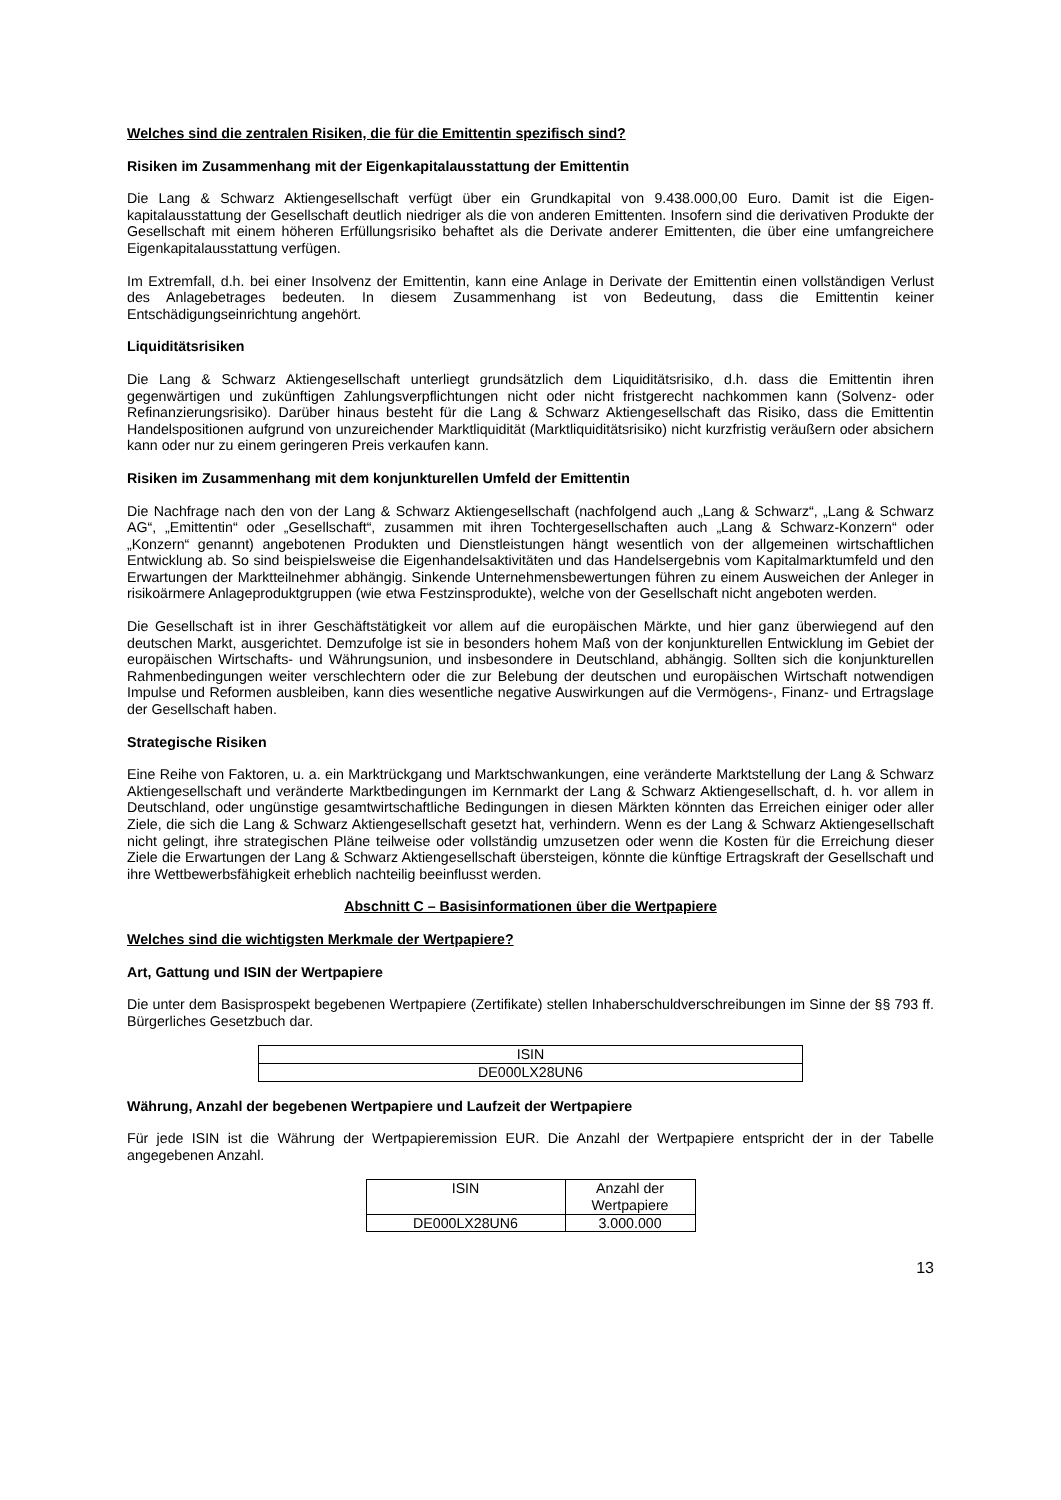Welches sind die zentralen Risiken, die für die Emittentin spezifisch sind?
Risiken im Zusammenhang mit der Eigenkapitalausstattung der Emittentin
Die Lang & Schwarz Aktiengesellschaft verfügt über ein Grundkapital von 9.438.000,00 Euro. Damit ist die Eigen-kapitalausstattung der Gesellschaft deutlich niedriger als die von anderen Emittenten. Insofern sind die derivativen Produkte der Gesellschaft mit einem höheren Erfüllungsrisiko behaftet als die Derivate anderer Emittenten, die über eine umfangreichere Eigenkapitalausstattung verfügen.
Im Extremfall, d.h. bei einer Insolvenz der Emittentin, kann eine Anlage in Derivate der Emittentin einen vollständigen Verlust des Anlagebetrages bedeuten. In diesem Zusammenhang ist von Bedeutung, dass die Emittentin keiner Entschädigungseinrichtung angehört.
Liquiditätsrisiken
Die Lang & Schwarz Aktiengesellschaft unterliegt grundsätzlich dem Liquiditätsrisiko, d.h. dass die Emittentin ihren gegenwärtigen und zukünftigen Zahlungsverpflichtungen nicht oder nicht fristgerecht nachkommen kann (Solvenz- oder Refinanzierungsrisiko). Darüber hinaus besteht für die Lang & Schwarz Aktiengesellschaft das Risiko, dass die Emittentin Handelspositionen aufgrund von unzureichender Marktliquidität (Marktliquiditätsrisiko) nicht kurzfristig veräußern oder absichern kann oder nur zu einem geringeren Preis verkaufen kann.
Risiken im Zusammenhang mit dem konjunkturellen Umfeld der Emittentin
Die Nachfrage nach den von der Lang & Schwarz Aktiengesellschaft (nachfolgend auch „Lang & Schwarz“, „Lang & Schwarz AG“, „Emittentin“ oder „Gesellschaft“, zusammen mit ihren Tochtergesellschaften auch „Lang & Schwarz-Konzern“ oder „Konzern“ genannt) angebotenen Produkten und Dienstleistungen hängt wesentlich von der allgemeinen wirtschaftlichen Entwicklung ab. So sind beispielsweise die Eigenhandelsaktivitäten und das Handelsergebnis vom Kapitalmarktumfeld und den Erwartungen der Marktteilnehmer abhängig. Sinkende Unternehmensbewertungen führen zu einem Ausweichen der Anleger in risikoärmere Anlageproduktgruppen (wie etwa Festzinsprodukte), welche von der Gesellschaft nicht angeboten werden.
Die Gesellschaft ist in ihrer Geschäftstätigkeit vor allem auf die europäischen Märkte, und hier ganz überwiegend auf den deutschen Markt, ausgerichtet. Demzufolge ist sie in besonders hohem Maß von der konjunkturellen Entwicklung im Gebiet der europäischen Wirtschafts- und Währungsunion, und insbesondere in Deutschland, abhängig. Sollten sich die konjunkturellen Rahmenbedingungen weiter verschlechtern oder die zur Belebung der deutschen und europäischen Wirtschaft notwendigen Impulse und Reformen ausbleiben, kann dies wesentliche negative Auswirkungen auf die Vermögens-, Finanz- und Ertragslage der Gesellschaft haben.
Strategische Risiken
Eine Reihe von Faktoren, u. a. ein Marktrückgang und Marktschwankungen, eine veränderte Marktstellung der Lang & Schwarz Aktiengesellschaft und veränderte Marktbedingungen im Kernmarkt der Lang & Schwarz Aktiengesellschaft, d. h. vor allem in Deutschland, oder ungünstige gesamtwirtschaftliche Bedingungen in diesen Märkten könnten das Erreichen einiger oder aller Ziele, die sich die Lang & Schwarz Aktiengesellschaft gesetzt hat, verhindern. Wenn es der Lang & Schwarz Aktiengesellschaft nicht gelingt, ihre strategischen Pläne teilweise oder vollständig umzusetzen oder wenn die Kosten für die Erreichung dieser Ziele die Erwartungen der Lang & Schwarz Aktiengesellschaft übersteigen, könnte die künftige Ertragskraft der Gesellschaft und ihre Wettbewerbsfähigkeit erheblich nachteilig beeinflusst werden.
Abschnitt C – Basisinformationen über die Wertpapiere
Welches sind die wichtigsten Merkmale der Wertpapiere?
Art, Gattung und ISIN der Wertpapiere
Die unter dem Basisprospekt begebenen Wertpapiere (Zertifikate) stellen Inhaberschuldverschreibungen im Sinne der §§ 793 ff. Bürgerliches Gesetzbuch dar.
| ISIN |
| --- |
| DE000LX28UN6 |
Währung, Anzahl der begebenen Wertpapiere und Laufzeit der Wertpapiere
Für jede ISIN ist die Währung der Wertpapieremission EUR. Die Anzahl der Wertpapiere entspricht der in der Tabelle angegebenen Anzahl.
| ISIN | Anzahl der Wertpapiere |
| --- | --- |
| DE000LX28UN6 | 3.000.000 |
13